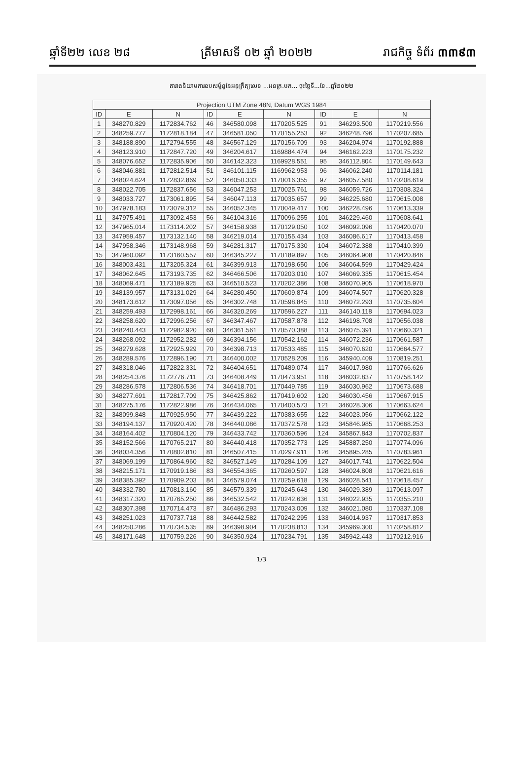ឆ្នាំទី២២ លេខ ២៨ ត្រីមាសទី ០២ ឆ្នាំ ២០២២ រាជកិច្ច ទំព័រ ៣៣៩៣
តារាងនិយាមការឧបសម្ព័ន្ធនៃអនុក្រឹត្យលេខ ...អនក្រ.បក... ចុះថ្ងៃទី...ខែ...ឆ្នាំ២០២២
| Projection UTM Zone 48N, Datum WGS 1984 | | | | | | | | |
| --- | --- | --- | --- | --- | --- | --- | --- | --- |
| ID | E | N | ID | E | N | ID | E | N |
| 1 | 348270.829 | 1172834.762 | 46 | 346580.098 | 1170205.525 | 91 | 346293.500 | 1170219.556 |
| 2 | 348259.777 | 1172818.184 | 47 | 346581.050 | 1170155.253 | 92 | 346248.796 | 1170207.685 |
| 3 | 348188.890 | 1172794.555 | 48 | 346567.129 | 1170156.709 | 93 | 346204.974 | 1170192.888 |
| 4 | 348123.910 | 1172847.720 | 49 | 346204.617 | 1169884.474 | 94 | 346162.223 | 1170175.232 |
| 5 | 348076.652 | 1172835.906 | 50 | 346142.323 | 1169928.551 | 95 | 346112.804 | 1170149.643 |
| 6 | 348046.881 | 1172812.514 | 51 | 346101.115 | 1169962.953 | 96 | 346062.240 | 1170114.181 |
| 7 | 348024.624 | 1172832.869 | 52 | 346050.333 | 1170016.355 | 97 | 346057.580 | 1170208.619 |
| 8 | 348022.705 | 1172837.656 | 53 | 346047.253 | 1170025.761 | 98 | 346059.726 | 1170308.324 |
| 9 | 348033.727 | 1173061.895 | 54 | 346047.113 | 1170035.657 | 99 | 346225.680 | 1170615.008 |
| 10 | 347978.183 | 1173079.312 | 55 | 346052.345 | 1170049.417 | 100 | 346228.496 | 1170613.339 |
| 11 | 347975.491 | 1173092.453 | 56 | 346104.316 | 1170096.255 | 101 | 346229.460 | 1170608.641 |
| 12 | 347965.014 | 1173114.202 | 57 | 346158.938 | 1170129.050 | 102 | 346092.096 | 1170420.070 |
| 13 | 347959.457 | 1173132.140 | 58 | 346219.014 | 1170155.434 | 103 | 346086.617 | 1170413.458 |
| 14 | 347958.346 | 1173148.968 | 59 | 346281.317 | 1170175.330 | 104 | 346072.388 | 1170410.399 |
| 15 | 347960.092 | 1173160.557 | 60 | 346345.227 | 1170189.897 | 105 | 346064.908 | 1170420.846 |
| 16 | 348003.431 | 1173205.324 | 61 | 346399.913 | 1170198.650 | 106 | 346064.599 | 1170429.424 |
| 17 | 348062.645 | 1173193.735 | 62 | 346466.506 | 1170203.010 | 107 | 346069.335 | 1170615.454 |
| 18 | 348069.471 | 1173189.925 | 63 | 346510.523 | 1170202.386 | 108 | 346070.905 | 1170618.970 |
| 19 | 348139.957 | 1173131.029 | 64 | 346280.450 | 1170609.874 | 109 | 346074.507 | 1170620.328 |
| 20 | 348173.612 | 1173097.056 | 65 | 346302.748 | 1170598.845 | 110 | 346072.293 | 1170735.604 |
| 21 | 348259.493 | 1172998.161 | 66 | 346320.269 | 1170596.227 | 111 | 346140.118 | 1170694.023 |
| 22 | 348258.620 | 1172996.256 | 67 | 346347.467 | 1170587.878 | 112 | 346198.708 | 1170656.038 |
| 23 | 348240.443 | 1172982.920 | 68 | 346361.561 | 1170570.388 | 113 | 346075.391 | 1170660.321 |
| 24 | 348268.092 | 1172952.282 | 69 | 346394.156 | 1170542.162 | 114 | 346072.236 | 1170661.587 |
| 25 | 348279.628 | 1172925.929 | 70 | 346398.713 | 1170533.485 | 115 | 346070.620 | 1170664.577 |
| 26 | 348289.576 | 1172896.190 | 71 | 346400.002 | 1170528.209 | 116 | 345940.409 | 1170819.251 |
| 27 | 348318.046 | 1172822.331 | 72 | 346404.651 | 1170489.074 | 117 | 346017.980 | 1170766.626 |
| 28 | 348254.376 | 1172776.711 | 73 | 346408.449 | 1170473.951 | 118 | 346032.837 | 1170758.142 |
| 29 | 348286.578 | 1172806.536 | 74 | 346418.701 | 1170449.785 | 119 | 346030.962 | 1170673.688 |
| 30 | 348277.691 | 1172817.709 | 75 | 346425.862 | 1170419.602 | 120 | 346030.456 | 1170667.915 |
| 31 | 348275.176 | 1172822.986 | 76 | 346434.065 | 1170400.573 | 121 | 346028.306 | 1170663.624 |
| 32 | 348099.848 | 1170925.950 | 77 | 346439.222 | 1170383.655 | 122 | 346023.056 | 1170662.122 |
| 33 | 348194.137 | 1170920.420 | 78 | 346440.086 | 1170372.578 | 123 | 345846.985 | 1170668.253 |
| 34 | 348164.402 | 1170804.120 | 79 | 346433.742 | 1170360.596 | 124 | 345867.843 | 1170702.837 |
| 35 | 348152.566 | 1170765.217 | 80 | 346440.418 | 1170352.773 | 125 | 345887.250 | 1170774.096 |
| 36 | 348034.356 | 1170802.810 | 81 | 346507.415 | 1170297.911 | 126 | 345895.285 | 1170783.961 |
| 37 | 348069.199 | 1170864.960 | 82 | 346527.149 | 1170284.109 | 127 | 346017.741 | 1170622.504 |
| 38 | 348215.171 | 1170919.186 | 83 | 346554.365 | 1170260.597 | 128 | 346024.808 | 1170621.616 |
| 39 | 348385.392 | 1170909.203 | 84 | 346579.074 | 1170259.618 | 129 | 346028.541 | 1170618.457 |
| 40 | 348332.780 | 1170813.160 | 85 | 346579.339 | 1170245.643 | 130 | 346029.389 | 1170613.097 |
| 41 | 348317.320 | 1170765.250 | 86 | 346532.542 | 1170242.636 | 131 | 346022.935 | 1170355.210 |
| 42 | 348307.398 | 1170714.473 | 87 | 346486.293 | 1170243.009 | 132 | 346021.080 | 1170337.108 |
| 43 | 348251.023 | 1170737.718 | 88 | 346442.582 | 1170242.295 | 133 | 346014.937 | 1170317.853 |
| 44 | 348250.286 | 1170734.535 | 89 | 346398.904 | 1170238.813 | 134 | 345969.300 | 1170258.812 |
| 45 | 348171.648 | 1170759.226 | 90 | 346350.924 | 1170234.791 | 135 | 345942.443 | 1170212.916 |
1/3